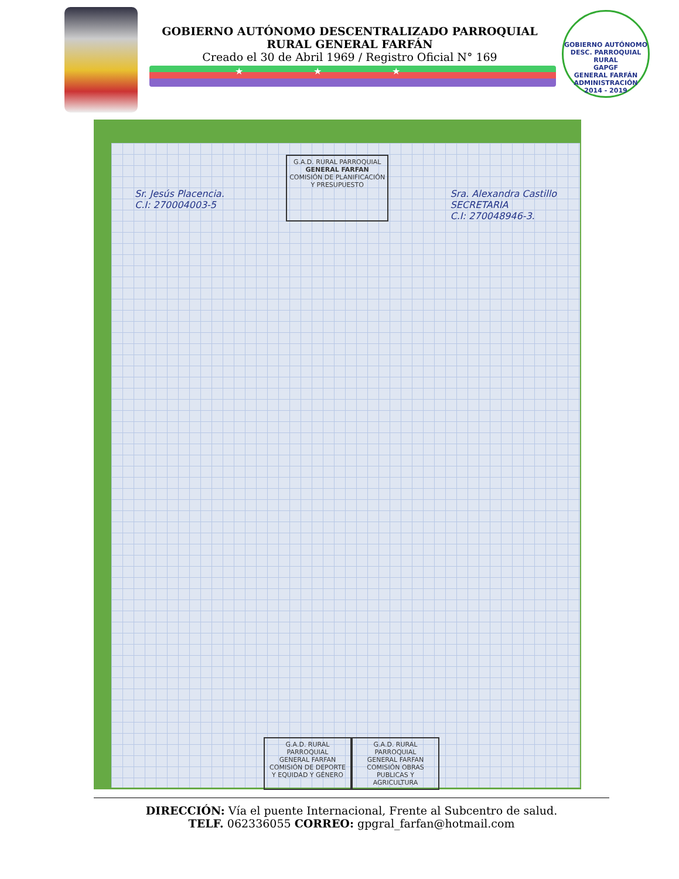GOBIERNO AUTÓNOMO DESCENTRALIZADO PARROQUIAL
RURAL GENERAL FARFÁN
Creado el 30 de Abril 1969 / Registro Oficial N° 169
★★★
GOBIERNO AUTÓNOMO DESC. PARROQUIAL RURAL
GAPGF
GENERAL FARFÁN
ADMINISTRACIÓN
2014 - 2019
Sr. Jesús Placencia.
C.I: 270004003-5
G.A.D. RURAL PARROQUIAL
GENERAL FARFAN
COMISIÓN DE PLANIFICACIÓN
Y PRESUPUESTO
Sra. Alexandra Castillo
SECRETARIA
C.I: 270048946-3.
G.A.D. RURAL PARROQUIAL
GENERAL FARFAN
COMISIÓN DE DEPORTE
Y EQUIDAD Y GÉNERO
G.A.D. RURAL PARROQUIAL
GENERAL FARFAN
COMISIÓN OBRAS
PUBLICAS Y AGRICULTURA
DIRECCIÓN: Vía el puente Internacional, Frente al Subcentro de salud.
TELF. 062336055 CORREO: gpgral_farfan@hotmail.com